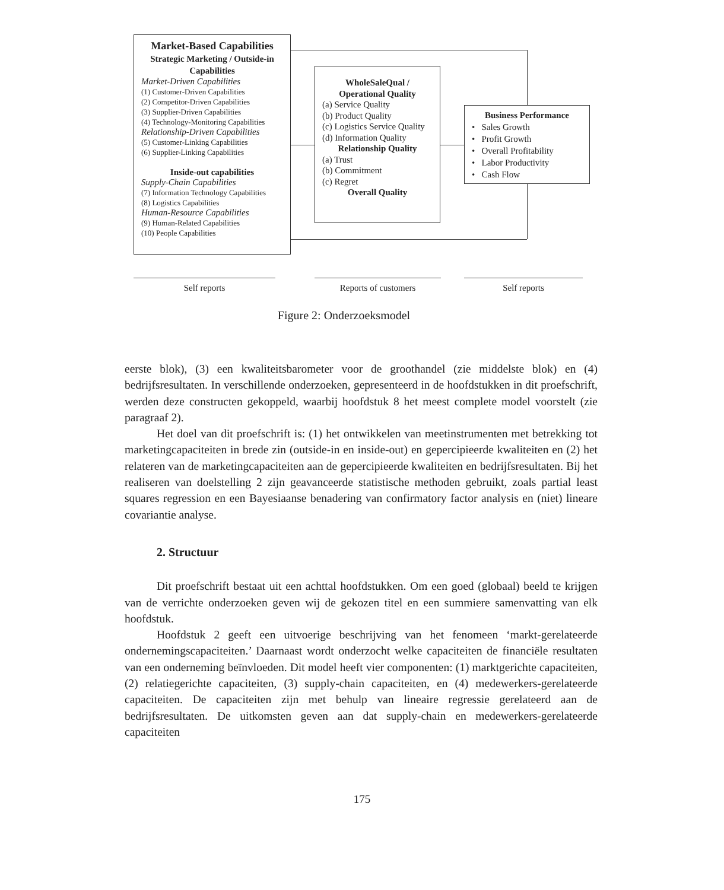Market-Based Capabilities
Strategic Marketing / Outside-in Capabilities
Market-Driven Capabilities
(1) Customer-Driven Capabilities
(2) Competitor-Driven Capabilities
(3) Supplier-Driven Capabilities
(4) Technology-Monitoring Capabilities
Relationship-Driven Capabilities
(5) Customer-Linking Capabilities
(6) Supplier-Linking Capabilities
Inside-out capabilities
Supply-Chain Capabilities
(7) Information Technology Capabilities
(8) Logistics Capabilities
Human-Resource Capabilities
(9) Human-Related Capabilities
(10) People Capabilities
WholeSaleQual / Operational Quality
(a) Service Quality
(b) Product Quality
(c) Logistics Service Quality
(d) Information Quality
Relationship Quality
(a) Trust
(b) Commitment
(c) Regret
Overall Quality
Business Performance
• Sales Growth
• Profit Growth
• Overall Profitability
• Labor Productivity
• Cash Flow
Self reports Reports of customers Self reports
Figure 2: Onderzoeksmodel
eerste blok), (3) een kwaliteitsbarometer voor de groothandel (zie middelste blok) en (4) bedrijfsresultaten. In verschillende onderzoeken, gepresenteerd in de hoofdstukken in dit proefschrift, werden deze constructen gekoppeld, waarbij hoofdstuk 8 het meest complete model voorstelt (zie paragraaf 2).
Het doel van dit proefschrift is: (1) het ontwikkelen van meetinstrumenten met betrekking tot marketingcapaciteiten in brede zin (outside-in en inside-out) en gepercipieerde kwaliteiten en (2) het relateren van de marketingcapaciteiten aan de gepercipieerde kwaliteiten en bedrijfsresultaten. Bij het realiseren van doelstelling 2 zijn geavanceerde statistische methoden gebruikt, zoals partial least squares regression en een Bayesiaanse benadering van confirmatory factor analysis en (niet) lineare covariantie analyse.
2. Structuur
Dit proefschrift bestaat uit een achttal hoofdstukken. Om een goed (globaal) beeld te krijgen van de verrichte onderzoeken geven wij de gekozen titel en een summiere samenvatting van elk hoofdstuk.
Hoofdstuk 2 geeft een uitvoerige beschrijving van het fenomeen ‘markt-gerelateerde ondernemingscapaciteiten.’ Daarnaast wordt onderzocht welke capaciteiten de financiële resultaten van een onderneming beïnvloeden. Dit model heeft vier componenten: (1) marktgerichte capaciteiten, (2) relatiegerichte capaciteiten, (3) supply-chain capaciteiten, en (4) medewerkers-gerelateerde capaciteiten. De capaciteiten zijn met behulp van lineaire regressie gerelateerd aan de bedrijfsresultaten. De uitkomsten geven aan dat supply-chain en medewerkers-gerelateerde capaciteiten
175